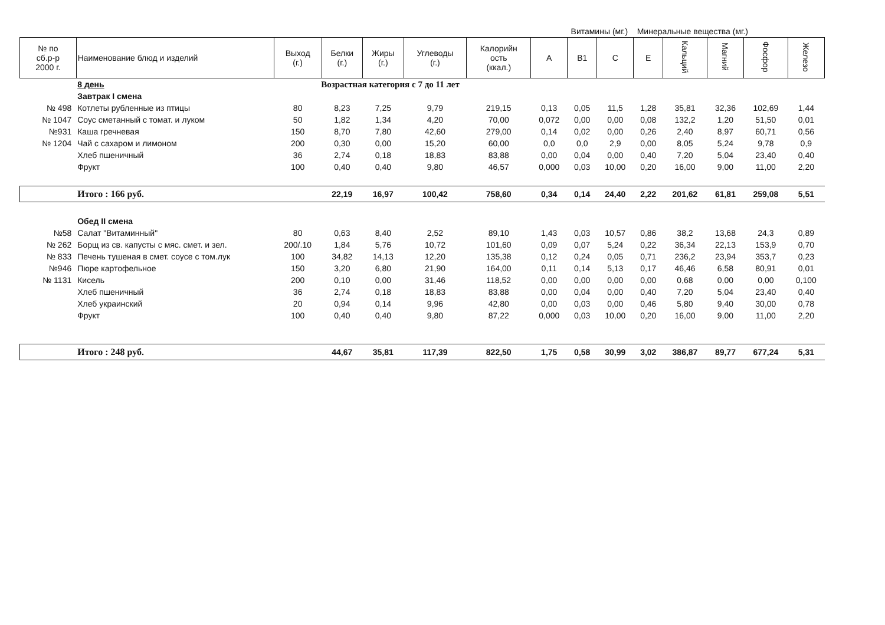Витамины (мг.) Минеральные вещества (мг.)
| № по сб.р-р 2000 г. | Наименование блюд и изделий | Выход (г.) | Белки (г.) | Жиры (г.) | Углеводы (г.) | Калорийн ость (ккал.) | A | B1 | C | E | Кальций | Магний | Фосфор | Железо |
| --- | --- | --- | --- | --- | --- | --- | --- | --- | --- | --- | --- | --- | --- | --- |
| | 8 день | Возрастная категория с 7 до 11 лет | | | | | | | | | | | | |
| | Завтрак I смена | | | | | | | | | | | | | |
| № 498 | Котлеты рубленные из птицы | 80 | 8,23 | 7,25 | 9,79 | 219,15 | 0,13 | 0,05 | 11,5 | 1,28 | 35,81 | 32,36 | 102,69 | 1,44 |
| № 1047 | Соус сметанный с томат. и луком | 50 | 1,82 | 1,34 | 4,20 | 70,00 | 0,072 | 0,00 | 0,00 | 0,08 | 132,2 | 1,20 | 51,50 | 0,01 |
| №931 | Каша гречневая | 150 | 8,70 | 7,80 | 42,60 | 279,00 | 0,14 | 0,02 | 0,00 | 0,26 | 2,40 | 8,97 | 60,71 | 0,56 |
| № 1204 | Чай с сахаром и лимоном | 200 | 0,30 | 0,00 | 15,20 | 60,00 | 0,0 | 0,0 | 2,9 | 0,00 | 8,05 | 5,24 | 9,78 | 0,9 |
| | Хлеб пшеничный | 36 | 2,74 | 0,18 | 18,83 | 83,88 | 0,00 | 0,04 | 0,00 | 0,40 | 7,20 | 5,04 | 23,40 | 0,40 |
| | Фрукт | 100 | 0,40 | 0,40 | 9,80 | 46,57 | 0,000 | 0,03 | 10,00 | 0,20 | 16,00 | 9,00 | 11,00 | 2,20 |
| | Итого : 166 руб. | | 22,19 | 16,97 | 100,42 | 758,60 | 0,34 | 0,14 | 24,40 | 2,22 | 201,62 | 61,81 | 259,08 | 5,51 |
| | Обед II смена | | | | | | | | | | | | | |
| №58 | Салат "Витаминный" | 80 | 0,63 | 8,40 | 2,52 | 89,10 | 1,43 | 0,03 | 10,57 | 0,86 | 38,2 | 13,68 | 24,3 | 0,89 |
| № 262 | Борщ из св. капусты с мяс. смет. и зел. | 200/.10 | 1,84 | 5,76 | 10,72 | 101,60 | 0,09 | 0,07 | 5,24 | 0,22 | 36,34 | 22,13 | 153,9 | 0,70 |
| № 833 | Печень тушеная в смет. соусе с том.лук | 100 | 34,82 | 14,13 | 12,20 | 135,38 | 0,12 | 0,24 | 0,05 | 0,71 | 236,2 | 23,94 | 353,7 | 0,23 |
| №946 | Пюре картофельное | 150 | 3,20 | 6,80 | 21,90 | 164,00 | 0,11 | 0,14 | 5,13 | 0,17 | 46,46 | 6,58 | 80,91 | 0,01 |
| № 1131 | Кисель | 200 | 0,10 | 0,00 | 31,46 | 118,52 | 0,00 | 0,00 | 0,00 | 0,00 | 0,68 | 0,00 | 0,00 | 0,100 |
| | Хлеб пшеничный | 36 | 2,74 | 0,18 | 18,83 | 83,88 | 0,00 | 0,04 | 0,00 | 0,40 | 7,20 | 5,04 | 23,40 | 0,40 |
| | Хлеб украинский | 20 | 0,94 | 0,14 | 9,96 | 42,80 | 0,00 | 0,03 | 0,00 | 0,46 | 5,80 | 9,40 | 30,00 | 0,78 |
| | Фрукт | 100 | 0,40 | 0,40 | 9,80 | 87,22 | 0,000 | 0,03 | 10,00 | 0,20 | 16,00 | 9,00 | 11,00 | 2,20 |
| | Итого : 248 руб. | | 44,67 | 35,81 | 117,39 | 822,50 | 1,75 | 0,58 | 30,99 | 3,02 | 386,87 | 89,77 | 677,24 | 5,31 |